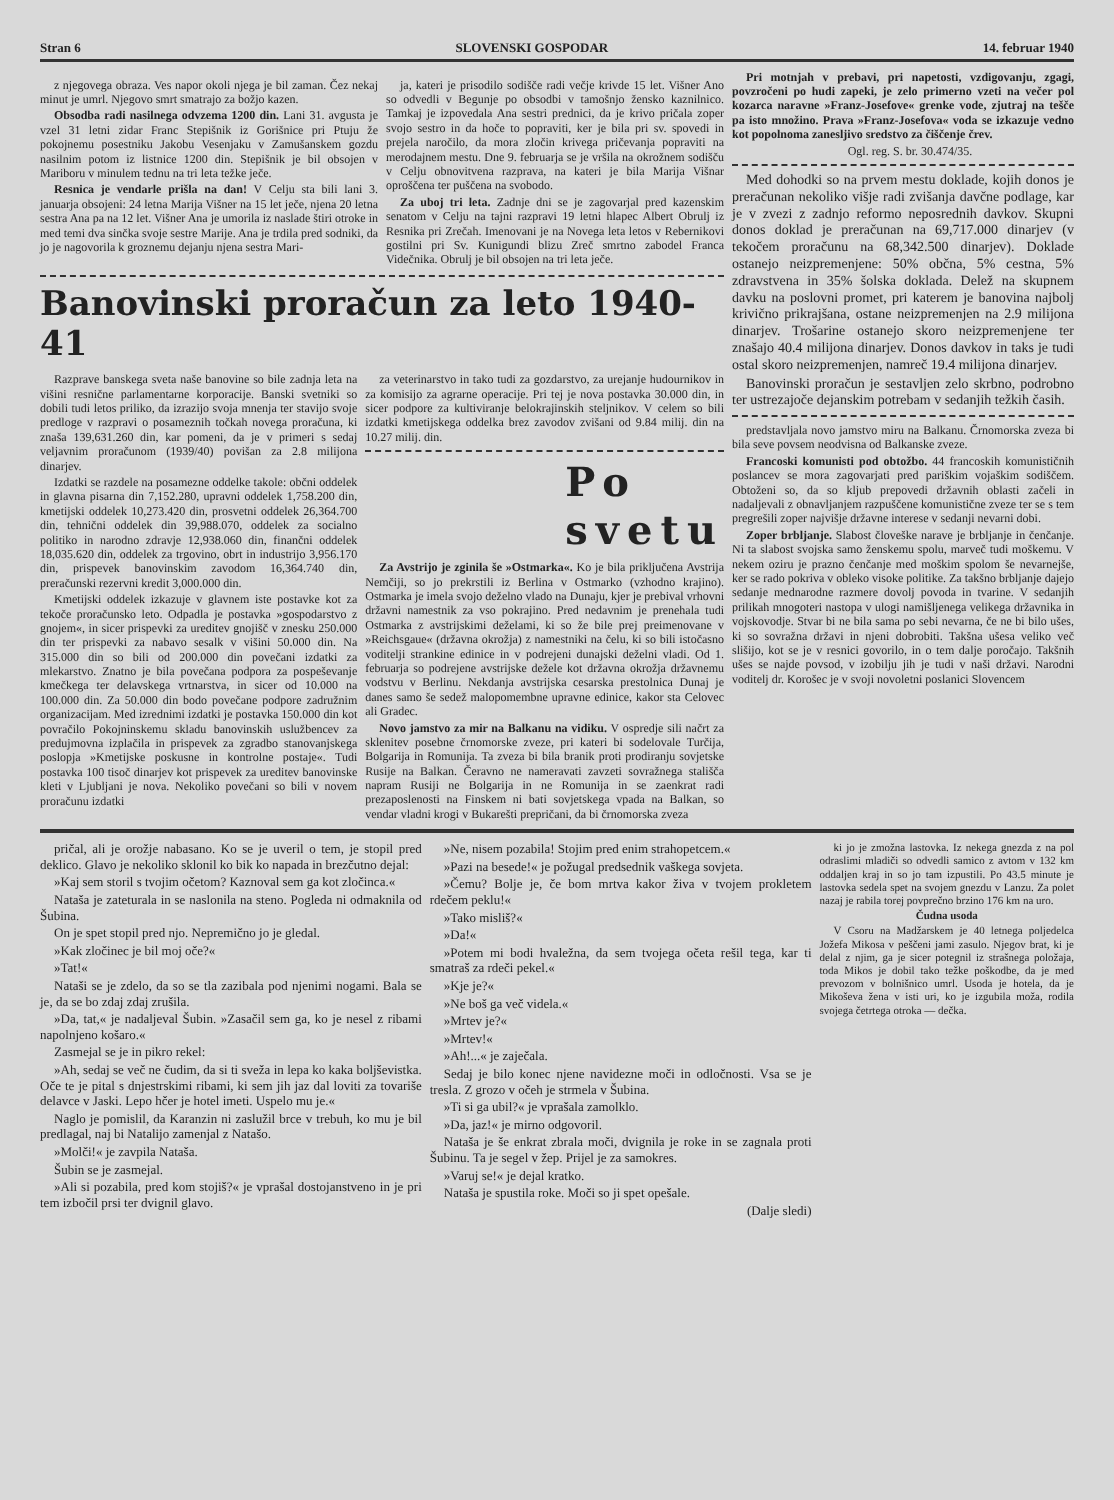Stran 6 SLOVENSKI GOSPODAR 14. februar 1940
z njegovega obraza. Ves napor okoli njega je bil zaman. Čez nekaj minut je umrl. Njegovo smrt smatrajo za božjo kazen.
Obsodba radi nasilnega odvzema 1200 din. Lani 31. avgusta je vzel 31 letni zidar Franc Stepišnik iz Gorišnice pri Ptuju že pokojnemu posestniku Jakobu Vesenjaku v Zamušanskem gozdu nasilnim potom iz listnice 1200 din. Stepišnik je bil obsojen v Mariboru v minulem tednu na tri leta težke ječe.
Resnica je vendarle prišla na dan! V Celju sta bili lani 3. januarja obsojeni: 24 letna Marija Višner na 15 let ječe, njena 20 letna sestra Ana pa na 12 let. Višner Ana je umorila iz naslade štiri otroke in med temi dva sinčka svoje sestre Marije. Ana je trdila pred sodniki, da jo je nagovorila k groznemu dejanju njena sestra Mari-
ja, kateri je prisodilo sodišče radi večje krivde 15 let. Višner Ano so odvedli v Begunje po obsodbi v tamošnjo žensko kaznilnico. Tamkaj je izpovedala Ana sestri prednici, da je krivo pričala zoper svojo sestro in da hoče to popraviti, ker je bila pri sv. spovedi in prejela naročilo, da mora zločin krivega pričevanja popraviti na merodajnem mestu. Dne 9. februarja se je vršila na okrožnem sodišču v Celju obnovitvena razprava, na kateri je bila Marija Višnar oproščena ter puščena na svobodo.
Za uboj tri leta. Zadnje dni se je zagovarjal pred kazenskim senatom v Celju na tajni razpravi 19 letni hlapec Albert Obrulj iz Resnika pri Zrečah. Imenovani je na Novega leta letos v Rebernikovi gostilni pri Sv. Kunigundi blizu Zreč smrtno zabodel Franca Videčnika. Obrulj je bil obsojen na tri leta ječe.
Banovinski proračun za leto 1940-41
Razprave banskega sveta naše banovine so bile zadnja leta na višini resnične parlamentarne korporacije. Banski svetniki so dobili tudi letos priliko, da izrazijo svoja mnenja ter stavijo svoje predloge v razpravi o posameznih točkah novega proračuna, ki znaša 139,631.260 din, kar pomeni, da je v primeri s sedaj veljavnim proračunom (1939/40) povišan za 2.8 milijona dinarjev.
Izdatki se razdele na posamezne oddelke takole: občni oddelek in glavna pisarna din 7,152.280, upravni oddelek 1,758.200 din, kmetijski oddelek 10,273.420 din, prosvetni oddelek 26,364.700 din, tehnični oddelek din 39,988.070, oddelek za socialno politiko in narodno zdravje 12,938.060 din, finančni oddelek 18,035.620 din, oddelek za trgovino, obrt in industrijo 3,956.170 din, prispevek banovinskim zavodom 16,364.740 din, preračunski rezervni kredit 3,000.000 din.
Kmetijski oddelek izkazuje v glavnem iste postavke kot za tekoče proračunsko leto. Odpadla je postavka »gospodarstvo z gnojem«, in sicer prispevki za ureditev gnojišč v znesku 250.000 din ter prispevki za nabavo sesalk v višini 50.000 din. Na 315.000 din so bili od 200.000 din povečani izdatki za mlekarstvo. Znatno je bila povečana podpora za pospeševanje kmečkega ter delavskega vrtnarstva, in sicer od 10.000 na 100.000 din. Za 50.000 din bodo povečane podpore zadružnim organizacijam. Med izrednimi izdatki je postavka 150.000 din kot povračilo Pokojninskemu skladu banovinskih uslužbencev za predujmovna izplačila in prispevek za zgradbo stanovanjskega poslopja »Kmetijske poskusne in kontrolne postaje«. Tudi postavka 100 tisoč dinarjev kot prispevek za ureditev banovinske kleti v Ljubljani je nova. Nekoliko povečani so bili v novem proračunu izdatki
za veterinarstvo in tako tudi za gozdarstvo, za urejanje hudournikov in za komisijo za agrarne operacije. Pri tej je nova postavka 30.000 din, in sicer podpore za kultiviranje belokrajinskih steljnikov. V celem so bili izdatki kmetijskega oddelka brez zavodov zvišani od 9.84 milij. din na 10.27 milij. din.
Po svetu
Za Avstrijo je zginila še »Ostmarka«. Ko je bila priključena Avstrija Nemčiji, so jo prekrstili iz Berlina v Ostmarko (vzhodno krajino). Ostmarka je imela svojo deželno vlado na Dunaju, kjer je prebival vrhovni državni namestnik za vso pokrajino. Pred nedavnim je prenehala tudi Ostmarka z avstrijskimi deželami, ki so že bile prej preimenovane v »Reichsgaue« (državna okrožja) z namestniki na čelu, ki so bili istočasno voditelji strankine edinice in v podrejeni dunajski deželni vladi. Od 1. februarja so podrejene avstrijske dežele kot državna okrožja državnemu vodstvu v Berlinu. Nekdanja avstrijska cesarska prestolnica Dunaj je danes samo še sedež malopomembne upravne edinice, kakor sta Celovec ali Gradec.
Novo jamstvo za mir na Balkanu na vidiku. V ospredje sili načrt za sklenitev posebne črnomorske zveze, pri kateri bi sodelovale Turčija, Bolgarija in Romunija. Ta zveza bi bila branik proti prodiranju sovjetske Rusije na Balkan. Čeravno ne nameravati zavzeti sovražnega stališča napram Rusiji ne Bolgarija in ne Romunija in se zaenkrat radi prezaposlenosti na Finskem ni bati sovjetskega vpada na Balkan, so vendar vladni krogi v Bukarešti prepričani, da bi črnomorska zveza
Pri motnjah v prebavi, pri napetosti, vzdigovanju, zgagi, povzročeni po hudi zapeki, je zelo primerno vzeti na večer pol kozarca naravne »Franz-Josefove« grenke vode, zjutraj na tešče pa isto množino. Prava »Franz-Josefova« voda se izkazuje vedno kot popolnoma zanesljivo sredstvo za čiščenje črev.
Ogl. reg. S. br. 30.474/35.
Med dohodki so na prvem mestu doklade, kojih donos je preračunan nekoliko višje radi zvišanja davčne podlage, kar je v zvezi z zadnjo reformo neposrednih davkov. Skupni donos doklad je preračunan na 69,717.000 dinarjev (v tekočem proračunu na 68,342.500 dinarjev). Doklade ostanejo neizpremenjene: 50% občna, 5% cestna, 5% zdravstvena in 35% šolska doklada. Delež na skupnem davku na poslovni promet, pri katerem je banovina najbolj krivično prikrajšana, ostane neizpremenjen na 2.9 milijona dinarjev. Trošarine ostanejo skoro neizpremenjene ter znašajo 40.4 milijona dinarjev. Donos davkov in taks je tudi ostal skoro neizpremenjen, namreč 19.4 milijona dinarjev.
Banovinski proračun je sestavljen zelo skrbno, podrobno ter ustrezajoče dejanskim potrebam v sedanjih težkih časih.
predstavljala novo jamstvo miru na Balkanu. Črnomorska zveza bi bila seve povsem neodvisna od Balkanske zveze.
Francoski komunisti pod obtožbo. 44 francoskih komunističnih poslancev se mora zagovarjati pred pariškim vojaškim sodiščem. Obtoženi so, da so kljub prepovedi državnih oblasti začeli in nadaljevali z obnavljanjem razpuščene komunistične zveze ter se s tem pregrešili zoper najvišje državne interese v sedanji nevarni dobi.
Zoper brbljanje. Slabost človeške narave je brbljanje in čenčanje. Ni ta slabost svojska samo ženskemu spolu, marveč tudi moškemu. V nekem oziru je prazno čenčanje med moškim spolom še nevarnejše, ker se rado pokriva v obleko visoke politike. Za takšno brbljanje dajejo sedanje mednarodne razmere dovolj povoda in tvarine. V sedanjih prilikah mnogoteri nastopa v ulogi namišljenega velikega državnika in vojskovodje. Stvar bi ne bila sama po sebi nevarna, če ne bi bilo ušes, ki so sovražna državi in njeni dobrobiti. Takšna ušesa veliko več slišijo, kot se je v resnici govorilo, in o tem dalje poročajo. Takšnih ušes se najde povsod, v izobilju jih je tudi v naši državi. Narodni voditelj dr. Korošec je v svoji novoletni poslanici Slovencem
pričal, ali je orožje nabasano. Ko se je uveril o tem, je stopil pred deklico. Glavo je nekoliko sklonil ko bik ko napada in brezčutno dejal:
»Kaj sem storil s tvojim očetom? Kaznoval sem ga kot zločinca.«
Nataša je zateturala in se naslonila na steno. Pogleda ni odmaknila od Šubina.
On je spet stopil pred njo. Nepremično jo je gledal.
»Kak zločinec je bil moj oče?«
»Tat!«
Nataši se je zdelo, da so se tla zazibala pod njenimi nogami. Bala se je, da se bo zdaj zdaj zrušila.
»Da, tat,« je nadaljeval Šubin. »Zasačil sem ga, ko je nesel z ribami napolnjeno košaro.«
Zasmejal se je in pikro rekel:
»Ah, sedaj se več ne čudim, da si ti sveža in lepa ko kaka boljševistka. Oče te je pital s dnjestrskimi ribami, ki sem jih jaz dal loviti za tovariše delavce v Jaski. Lepo hčer je hotel imeti. Uspelo mu je.«
Naglo je pomislil, da Karanzin ni zaslužil brce v trebuh, ko mu je bil predlagal, naj bi Natalijo zamenjal z Natašo.
»Molči!« je zavpila Nataša.
Šubin se je zasmejal.
»Ali si pozabila, pred kom stojiš?« je vprašal dostojanstveno in je pri tem izbočil prsi ter dvignil glavo.
»Ne, nisem pozabila! Stojim pred enim strahopetcem.«
»Pazi na besede!« je požugal predsednik vaškega sovjeta.
»Čemu? Bolje je, če bom mrtva kakor živa v tvojem prokletem rdečem peklu!«
»Tako misliš?«
»Da!«
»Potem mi bodi hvaležna, da sem tvojega očeta rešil tega, kar ti smatraš za rdeči pekel.«
»Kje je?«
»Ne boš ga več videla.«
»Mrtev je?«
»Mrtev!«
»Ah!...« je zaječala.
Sedaj je bilo konec njene navidezne moči in odločnosti. Vsa se je tresla. Z grozo v očeh je strmela v Šubina.
»Ti si ga ubil?« je vprašala zamolklo.
»Da, jaz!« je mirno odgovoril.
Nataša je še enkrat zbrala moči, dvignila je roke in se zagnala proti Šubinu. Ta je segel v žep. Prijel je za samokres.
»Varuj se!« je dejal kratko.
Nataša je spustila roke. Moči so ji spet opešale.
(Dalje sledi)
ki jo je zmožna lastovka. Iz nekega gnezda z na pol odraslimi mladiči so odvedli samico z avtom v 132 km oddaljen kraj in so jo tam izpustili. Po 43.5 minute je lastovka sedela spet na svojem gnezdu v Lanzu. Za polet nazaj je rabila torej povprečno brzino 176 km na uro.
Čudna usoda
V Csoru na Madžarskem je 40 letnega poljedelca Jožefa Mikosa v peščeni jami zasulo. Njegov brat, ki je delal z njim, ga je sicer potegnil iz strašnega položaja, toda Mikos je dobil tako težke poškodbe, da je med prevozom v bolnišnico umrl. Usoda je hotela, da je Mikoševa žena v isti uri, ko je izgubila moža, rodila svojega četrtega otroka — dečka.